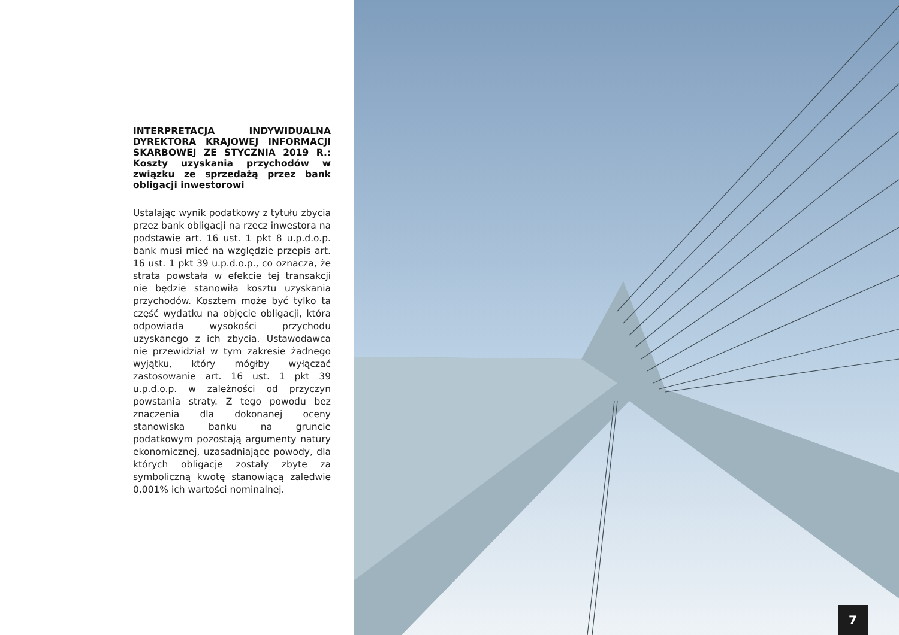INTERPRETACJA INDYWIDUALNA DYREKTORA KRAJOWEJ INFORMACJI SKARBOWEJ ZE STYCZNIA 2019 R.: Koszty uzyskania przychodów w związku ze sprzedażą przez bank obligacji inwestorowi
Ustalając wynik podatkowy z tytułu zbycia przez bank obligacji na rzecz inwestora na podstawie art. 16 ust. 1 pkt 8 u.p.d.o.p. bank musi mieć na względzie przepis art. 16 ust. 1 pkt 39 u.p.d.o.p., co oznacza, że strata powstała w efekcie tej transakcji nie będzie stanowiła kosztu uzyskania przychodów. Kosztem może być tylko ta część wydatku na objęcie obligacji, która odpowiada wysokości przychodu uzyskanego z ich zbycia. Ustawodawca nie przewidział w tym zakresie żadnego wyjątku, który mógłby wyłączać zastosowanie art. 16 ust. 1 pkt 39 u.p.d.o.p. w zależności od przyczyn powstania straty. Z tego powodu bez znaczenia dla dokonanej oceny stanowiska banku na gruncie podatkowym pozostają argumenty natury ekonomicznej, uzasadniające powody, dla których obligacje zostały zbyte za symboliczną kwotę stanowiącą zaledwie 0,001% ich wartości nominalnej.
7